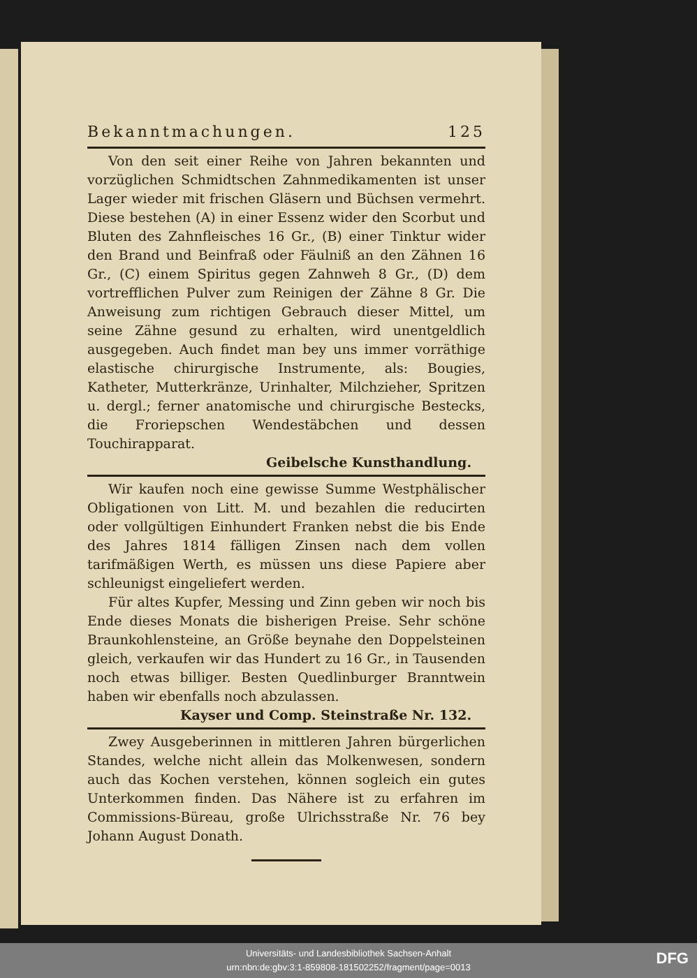Bekanntmachungen. 125
Von den seit einer Reihe von Jahren bekannten und vorzüglichen Schmidtschen Zahnmedikamenten ist unser Lager wieder mit frischen Gläsern und Büchsen vermehrt. Diese bestehen (A) in einer Essenz wider den Scorbut und Bluten des Zahnfleisches 16 Gr., (B) einer Tinktur wider den Brand und Beinfraß oder Fäulniß an den Zähnen 16 Gr., (C) einem Spiritus gegen Zahnweh 8 Gr., (D) dem vortrefflichen Pulver zum Reinigen der Zähne 8 Gr. Die Anweisung zum richtigen Gebrauch dieser Mittel, um seine Zähne gesund zu erhalten, wird unentgeldlich ausgegeben. Auch findet man bey uns immer vorräthige elastische chirurgische Instrumente, als: Bougies, Katheter, Mutterkränze, Urinhalter, Milchzieher, Spritzen u. dergl.; ferner anatomische und chirurgische Bestecks, die Froriepschen Wendestäbchen und dessen Touchirapparat.
Geibelsche Kunsthandlung.
Wir kaufen noch eine gewisse Summe Westphälischer Obligationen von Litt. M. und bezahlen die reducirten oder vollgültigen Einhundert Franken nebst die bis Ende des Jahres 1814 fälligen Zinsen nach dem vollen tarifmäßigen Werth, es müssen uns diese Papiere aber schleunigst eingeliefert werden.
Für altes Kupfer, Messing und Zinn geben wir noch bis Ende dieses Monats die bisherigen Preise. Sehr schöne Braunkohlensteine, an Größe beynahe den Doppelsteinen gleich, verkaufen wir das Hundert zu 16 Gr., in Tausenden noch etwas billiger. Besten Quedlinburger Branntwein haben wir ebenfalls noch abzulassen.
Kayser und Comp. Steinstraße Nr. 132.
Zwey Ausgeberinnen in mittleren Jahren bürgerlichen Standes, welche nicht allein das Molkenwesen, sondern auch das Kochen verstehen, können sogleich ein gutes Unterkommen finden. Das Nähere ist zu erfahren im Commissions-Büreau, große Ulrichsstraße Nr. 76 bey Johann August Donath.
Universitäts- und Landesbibliothek Sachsen-Anhalt
urn:nbn:de:gbv:3:1-859808-181502252/fragment/page=0013
DFG